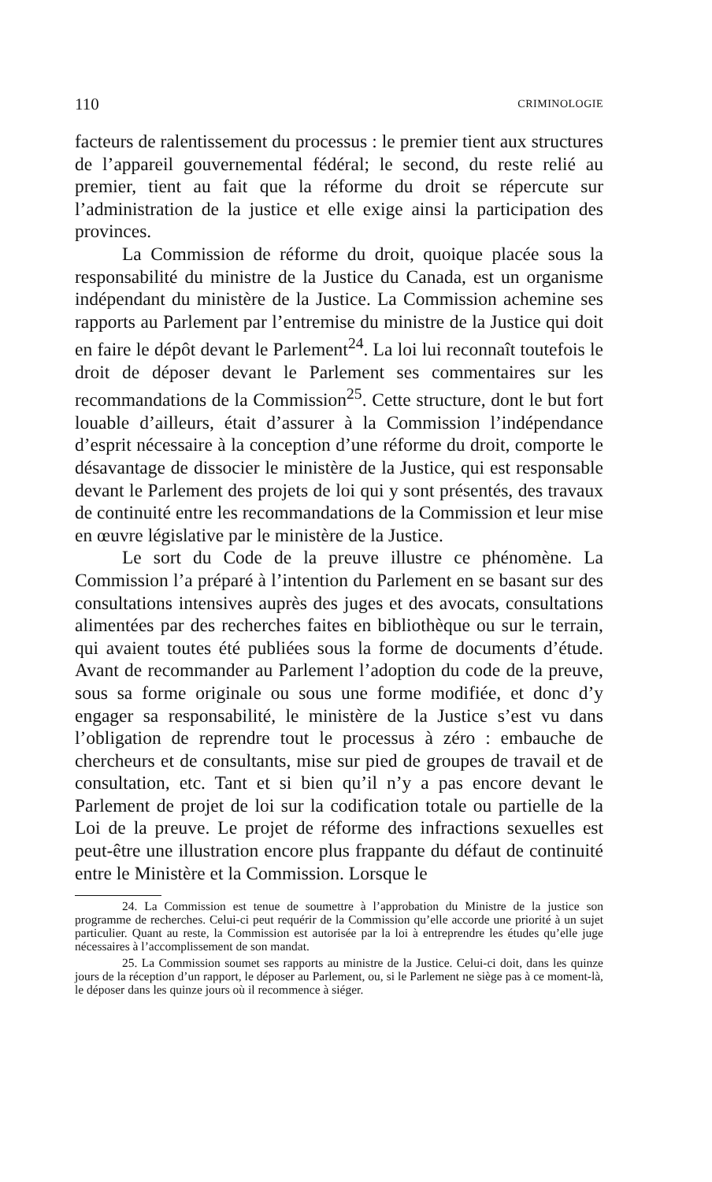110 CRIMINOLOGIE
facteurs de ralentissement du processus : le premier tient aux structures de l’appareil gouvernemental fédéral; le second, du reste relié au premier, tient au fait que la réforme du droit se répercute sur l’administration de la justice et elle exige ainsi la participation des provinces.
La Commission de réforme du droit, quoique placée sous la responsabilité du ministre de la Justice du Canada, est un organisme indépendant du ministère de la Justice. La Commission achemine ses rapports au Parlement par l’entremise du ministre de la Justice qui doit en faire le dépôt devant le Parlement<sup>24</sup>. La loi lui reconnaît toutefois le droit de déposer devant le Parlement ses commentaires sur les recommandations de la Commission<sup>25</sup>. Cette structure, dont le but fort louable d’ailleurs, était d’assurer à la Commission l’indépendance d’esprit nécessaire à la conception d’une réforme du droit, comporte le désavantage de dissocier le ministère de la Justice, qui est responsable devant le Parlement des projets de loi qui y sont présentés, des travaux de continuité entre les recommandations de la Commission et leur mise en œuvre législative par le ministère de la Justice.
Le sort du Code de la preuve illustre ce phénomène. La Commission l’a préparé à l’intention du Parlement en se basant sur des consultations intensives auprès des juges et des avocats, consultations alimentées par des recherches faites en bibliothèque ou sur le terrain, qui avaient toutes été publiées sous la forme de documents d’étude. Avant de recommander au Parlement l’adoption du code de la preuve, sous sa forme originale ou sous une forme modifiée, et donc d’y engager sa responsabilité, le ministère de la Justice s’est vu dans l’obligation de reprendre tout le processus à zéro : embauche de chercheurs et de consultants, mise sur pied de groupes de travail et de consultation, etc. Tant et si bien qu’il n’y a pas encore devant le Parlement de projet de loi sur la codification totale ou partielle de la Loi de la preuve. Le projet de réforme des infractions sexuelles est peut-être une illustration encore plus frappante du défaut de continuité entre le Ministère et la Commission. Lorsque le
24. La Commission est tenue de soumettre à l’approbation du Ministre de la justice son programme de recherches. Celui-ci peut requérir de la Commission qu’elle accorde une priorité à un sujet particulier. Quant au reste, la Commission est autorisée par la loi à entreprendre les études qu’elle juge nécessaires à l’accomplissement de son mandat.
25. La Commission soumet ses rapports au ministre de la Justice. Celui-ci doit, dans les quinze jours de la réception d’un rapport, le déposer au Parlement, ou, si le Parlement ne siège pas à ce moment-là, le déposer dans les quinze jours où il recommence à siéger.